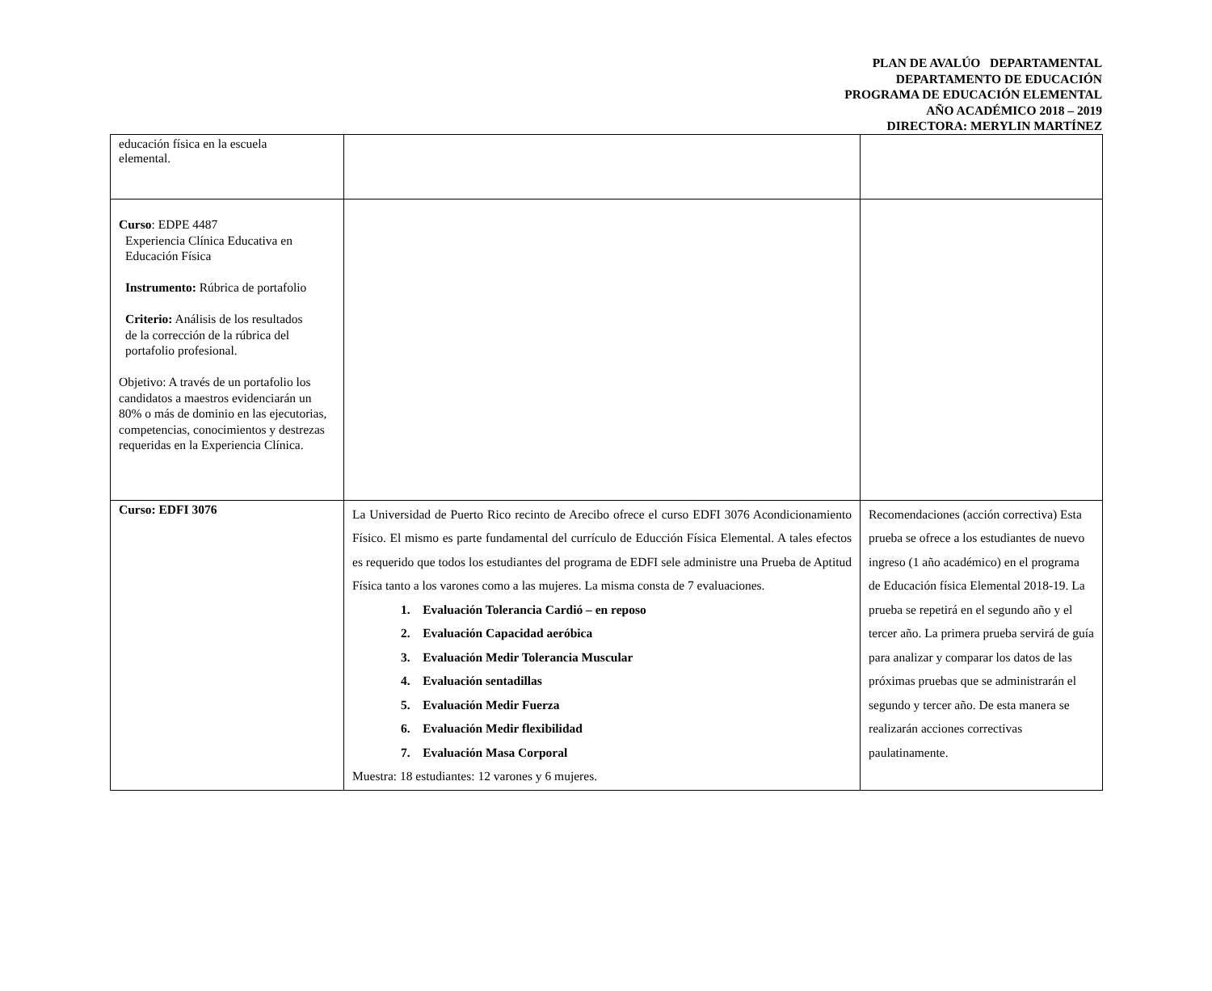PLAN DE AVALÚO DEPARTAMENTAL
DEPARTAMENTO DE EDUCACIÓN
PROGRAMA DE EDUCACIÓN ELEMENTAL
AÑO ACADÉMICO 2018 – 2019
DIRECTORA: MERYLIN MARTÍNEZ
| educación física en la escuela elemental. | | |
| Curso : EDPE 4487 Experiencia Clínica Educativa en Educación Física Instrumento: Rúbrica de portafolio Criterio: Análisis de los resultados de la corrección de la rúbrica del portafolio profesional. Objetivo: A través de un portafolio los candidatos a maestros evidenciarán un 80% o más de dominio en las ejecutorias, competencias, conocimientos y destrezas requeridas en la Experiencia Clínica. | | |
| Curso: EDFI 3076 | La Universidad de Puerto Rico recinto de Arecibo ofrece el curso EDFI 3076 Acondicionamiento Físico. El mismo es parte fundamental del currículo de Educción Física Elemental. A tales efectos es requerido que todos los estudiantes del programa de EDFI sele administre una Prueba de Aptitud Física tanto a los varones como a las mujeres. La misma consta de 7 evaluaciones. 1. Evaluación Tolerancia Cardió – en reposo 2. Evaluación Capacidad aeróbica 3. Evaluación Medir Tolerancia Muscular 4. Evaluación sentadillas 5. Evaluación Medir Fuerza 6. Evaluación Medir flexibilidad 7. Evaluación Masa Corporal Muestra: 18 estudiantes: 12 varones y 6 mujeres. | Recomendaciones (acción correctiva) Esta prueba se ofrece a los estudiantes de nuevo ingreso (1 año académico) en el programa de Educación física Elemental 2018-19. La prueba se repetirá en el segundo año y el tercer año. La primera prueba servirá de guía para analizar y comparar los datos de las próximas pruebas que se administrarán el segundo y tercer año. De esta manera se realizarán acciones correctivas paulatinamente. |